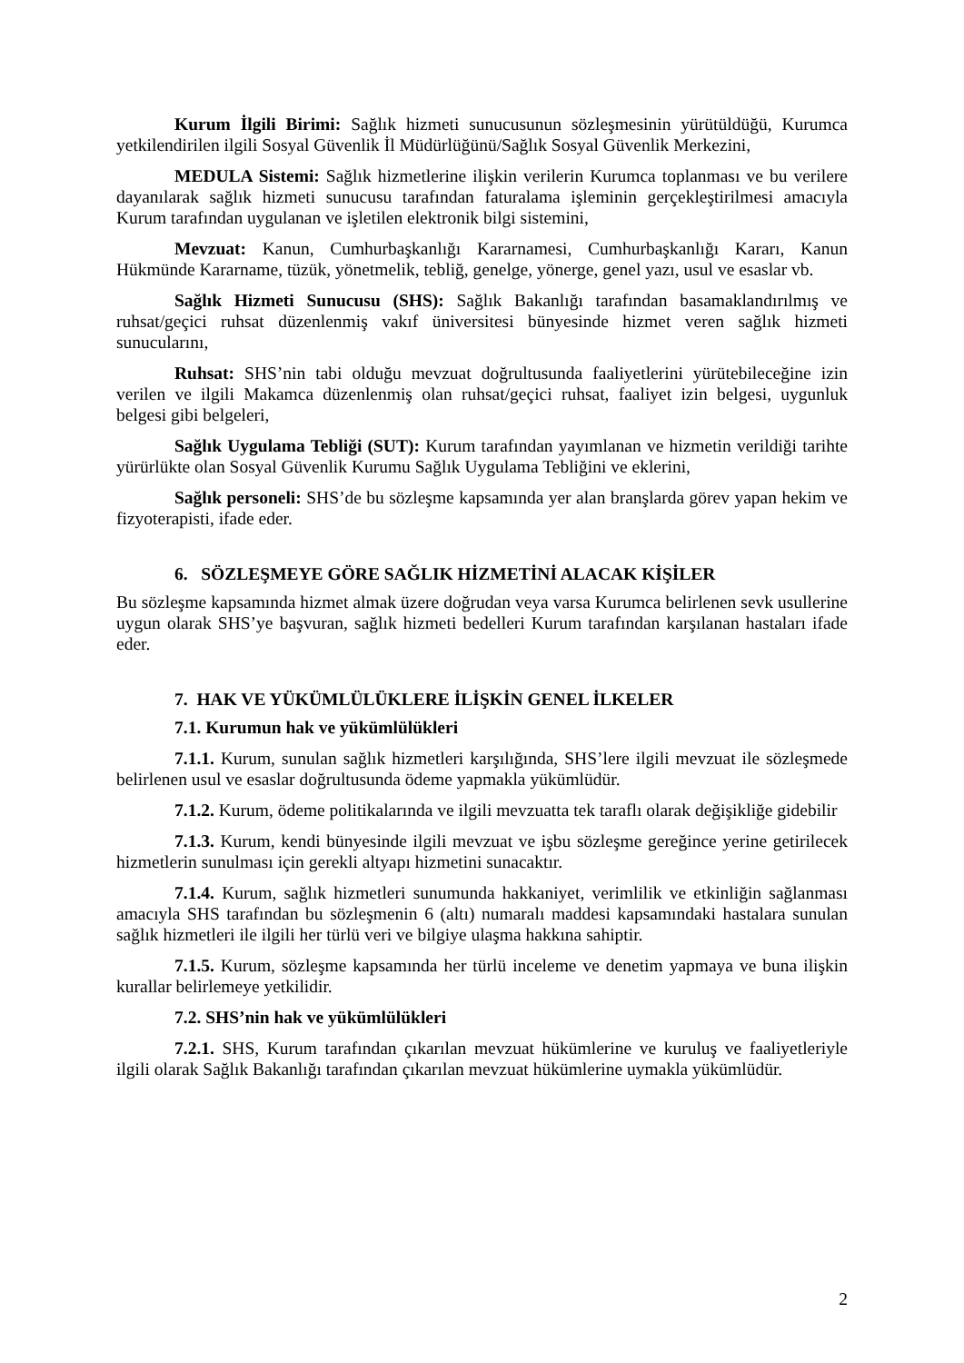Kurum İlgili Birimi: Sağlık hizmeti sunucusunun sözleşmesinin yürütüldüğü, Kurumca yetkilendirilen ilgili Sosyal Güvenlik İl Müdürlüğünü/Sağlık Sosyal Güvenlik Merkezini,
MEDULA Sistemi: Sağlık hizmetlerine ilişkin verilerin Kurumca toplanması ve bu verilere dayanılarak sağlık hizmeti sunucusu tarafından faturalama işleminin gerçekleştirilmesi amacıyla Kurum tarafından uygulanan ve işletilen elektronik bilgi sistemini,
Mevzuat: Kanun, Cumhurbaşkanlığı Kararnamesi, Cumhurbaşkanlığı Kararı, Kanun Hükmünde Kararname, tüzük, yönetmelik, tebliğ, genelge, yönerge, genel yazı, usul ve esaslar vb.
Sağlık Hizmeti Sunucusu (SHS): Sağlık Bakanlığı tarafından basamaklandırılmış ve ruhsat/geçici ruhsat düzenlenmiş vakıf üniversitesi bünyesinde hizmet veren sağlık hizmeti sunucularını,
Ruhsat: SHS’nin tabi olduğu mevzuat doğrultusunda faaliyetlerini yürütebileceğine izin verilen ve ilgili Makamca düzenlenmiş olan ruhsat/geçici ruhsat, faaliyet izin belgesi, uygunluk belgesi gibi belgeleri,
Sağlık Uygulama Tebliği (SUT): Kurum tarafından yayımlanan ve hizmetin verildiği tarihte yürürlükte olan Sosyal Güvenlik Kurumu Sağlık Uygulama Tebliğini ve eklerini,
Sağlık personeli: SHS’de bu sözleşme kapsamında yer alan branşlarda görev yapan hekim ve fizyoterapisti, ifade eder.
6. SÖZLEŞMEYE GÖRE SAĞLIK HİZMETİNİ ALACAK KİŞİLER
Bu sözleşme kapsamında hizmet almak üzere doğrudan veya varsa Kurumca belirlenen sevk usullerine uygun olarak SHS’ye başvuran, sağlık hizmeti bedelleri Kurum tarafından karşılanan hastaları ifade eder.
7. HAK VE YÜKÜMLÜLÜKLERE İLİŞKİN GENEL İLKELER
7.1. Kurumun hak ve yükümlülükleri
7.1.1. Kurum, sunulan sağlık hizmetleri karşılığında, SHS’lere ilgili mevzuat ile sözleşmede belirlenen usul ve esaslar doğrultusunda ödeme yapmakla yükümlüdür.
7.1.2. Kurum, ödeme politikalarında ve ilgili mevzuatta tek taraflı olarak değişikliğe gidebilir
7.1.3. Kurum, kendi bünyesinde ilgili mevzuat ve işbu sözleşme gereğince yerine getirilecek hizmetlerin sunulması için gerekli altyapı hizmetini sunacaktır.
7.1.4. Kurum, sağlık hizmetleri sunumunda hakkaniyet, verimlilik ve etkinliğin sağlanması amacıyla SHS tarafından bu sözleşmenin 6 (altı) numaralı maddesi kapsamındaki hastalara sunulan sağlık hizmetleri ile ilgili her türlü veri ve bilgiye ulaşma hakkına sahiptir.
7.1.5. Kurum, sözleşme kapsamında her türlü inceleme ve denetim yapmaya ve buna ilişkin kurallar belirlemeye yetkilidir.
7.2. SHS’nin hak ve yükümlülükleri
7.2.1. SHS, Kurum tarafından çıkarılan mevzuat hükümlerine ve kuruluş ve faaliyetleriyle ilgili olarak Sağlık Bakanlığı tarafından çıkarılan mevzuat hükümlerine uymakla yükümlüdür.
2